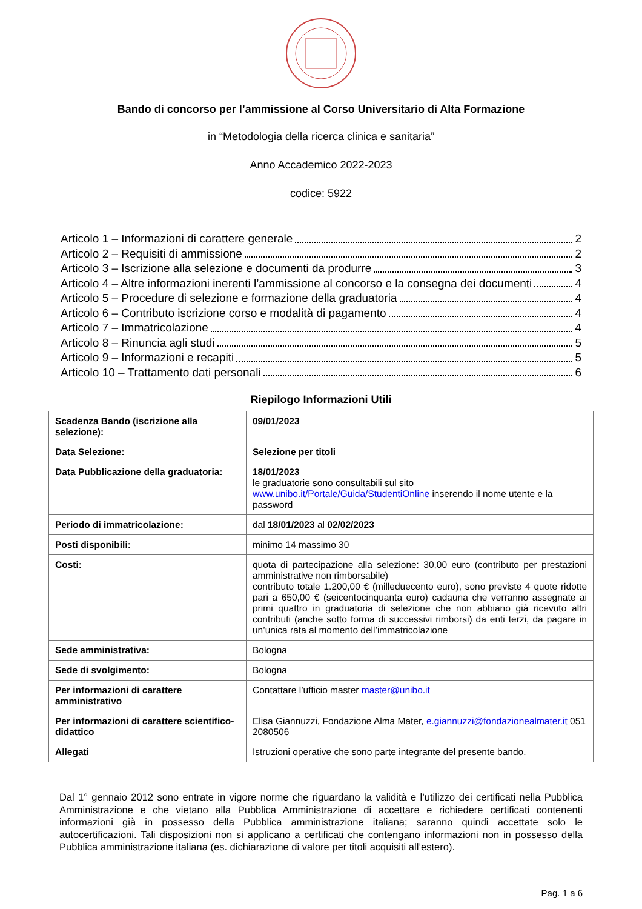Bando di concorso per l’ammissione al Corso Universitario di Alta Formazione
in “Metodologia della ricerca clinica e sanitaria”
Anno Accademico 2022-2023
codice: 5922
Articolo 1 – Informazioni di carattere generale 2
Articolo 2 – Requisiti di ammissione 2
Articolo 3 – Iscrizione alla selezione e documenti da produrre 3
Articolo 4 – Altre informazioni inerenti l’ammissione al concorso e la consegna dei documenti 4
Articolo 5 – Procedure di selezione e formazione della graduatoria 4
Articolo 6 – Contributo iscrizione corso e modalità di pagamento 4
Articolo 7 – Immatricolazione 4
Articolo 8 – Rinuncia agli studi 5
Articolo 9 – Informazioni e recapiti 5
Articolo 10 – Trattamento dati personali 6
Riepilogo Informazioni Utili
| Scadenza Bando (iscrizione alla selezione): | 09/01/2023 |
| Data Selezione: | Selezione per titoli |
| Data Pubblicazione della graduatoria: | 18/01/2023 le graduatorie sono consultabili sul sito www.unibo.it/Portale/Guida/StudentiOnline inserendo il nome utente e la password |
| Periodo di immatricolazione: | dal 18/01/2023 al 02/02/2023 |
| Posti disponibili: | minimo 14 massimo 30 |
| Costi: | quota di partecipazione alla selezione: 30,00 euro (contributo per prestazioni amministrative non rimborsabile) contributo totale 1.200,00 € (milleduecento euro), sono previste 4 quote ridotte pari a 650,00 € (seicentocinquanta euro) cadauna che verranno assegnate ai primi quattro in graduatoria di selezione che non abbiano già ricevuto altri contributi (anche sotto forma di successivi rimborsi) da enti terzi, da pagare in un’unica rata al momento dell’immatricolazione |
| Sede amministrativa: | Bologna |
| Sede di svolgimento: | Bologna |
| Per informazioni di carattere amministrativo | Contattare l’ufficio master master@unibo.it |
| Per informazioni di carattere scientifico-didattico | Elisa Giannuzzi, Fondazione Alma Mater, e.giannuzzi@fondazionealmater.it 051 2080506 |
| Allegati | Istruzioni operative che sono parte integrante del presente bando. |
Dal 1° gennaio 2012 sono entrate in vigore norme che riguardano la validità e l’utilizzo dei certificati nella Pubblica Amministrazione e che vietano alla Pubblica Amministrazione di accettare e richiedere certificati contenenti informazioni già in possesso della Pubblica amministrazione italiana; saranno quindi accettate solo le autocertificazioni. Tali disposizioni non si applicano a certificati che contengano informazioni non in possesso della Pubblica amministrazione italiana (es. dichiarazione di valore per titoli acquisiti all’estero).
Pag. 1 a 6